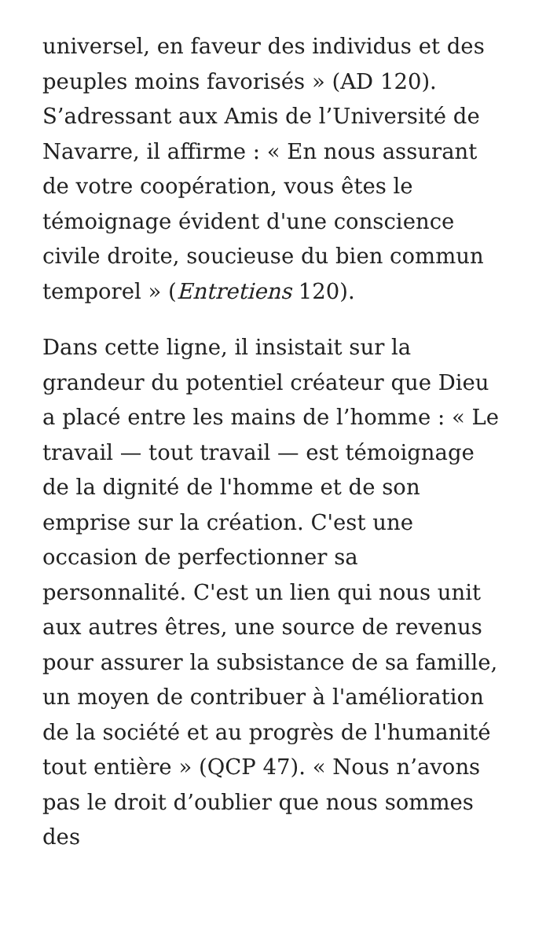universel, en faveur des individus et des peuples moins favorisés » (AD 120). S’adressant aux Amis de l’Université de Navarre, il affirme : « En nous assurant de votre coopération, vous êtes le témoignage évident d'une conscience civile droite, soucieuse du bien commun temporel » (Entretiens 120).
Dans cette ligne, il insistait sur la grandeur du potentiel créateur que Dieu a placé entre les mains de l’homme : « Le travail — tout travail — est témoignage de la dignité de l'homme et de son emprise sur la création. C'est une occasion de perfectionner sa personnalité. C'est un lien qui nous unit aux autres êtres, une source de revenus pour assurer la subsistance de sa famille, un moyen de contribuer à l'amélioration de la société et au progrès de l'humanité tout entière » (QCP 47). « Nous n’avons pas le droit d’oublier que nous sommes des